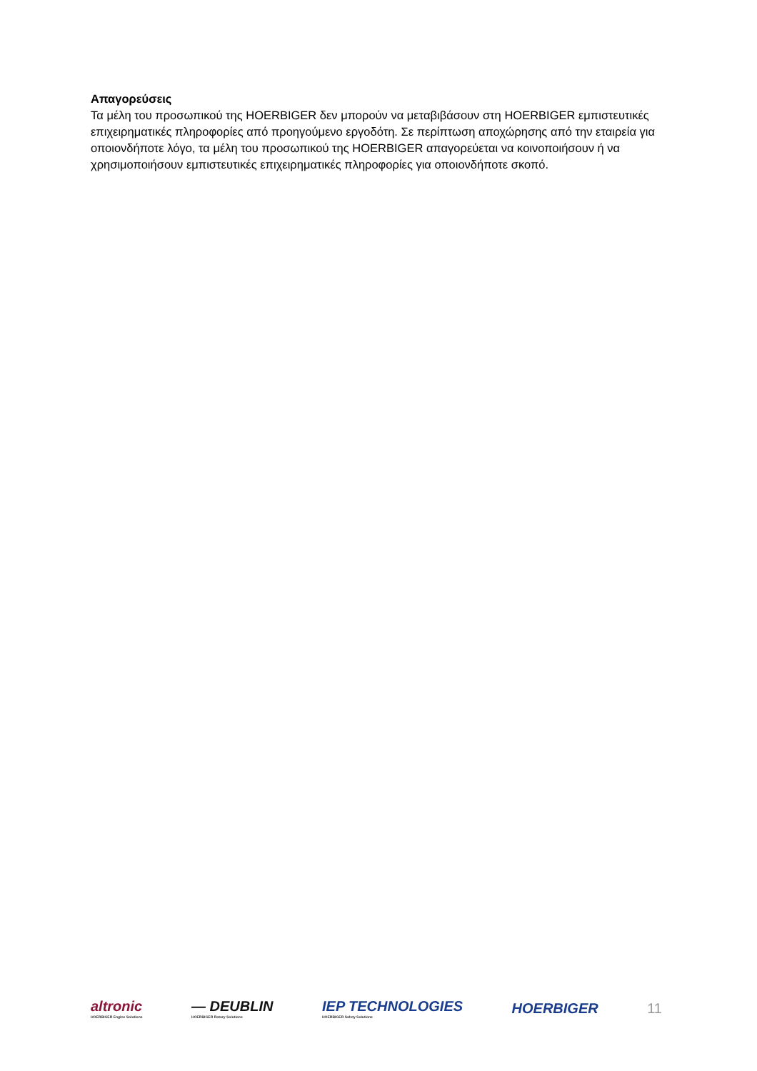Απαγορεύσεις
Τα μέλη του προσωπικού της HOERBIGER δεν μπορούν να μεταβιβάσουν στη HOERBIGER εμπιστευτικές επιχειρηματικές πληροφορίες από προηγούμενο εργοδότη. Σε περίπτωση αποχώρησης από την εταιρεία για οποιονδήποτε λόγο, τα μέλη του προσωπικού της HOERBIGER απαγορεύεται να κοινοποιήσουν ή να χρησιμοποιήσουν εμπιστευτικές επιχειρηματικές πληροφορίες για οποιονδήποτε σκοπό.
altronic
HOERBIGER Engine Solutions
— DEUBLIN
HOERBIGER Rotary Solutions
IEP TECHNOLOGIES
HOERBIGER Safety Solutions
HOERBIGER 11